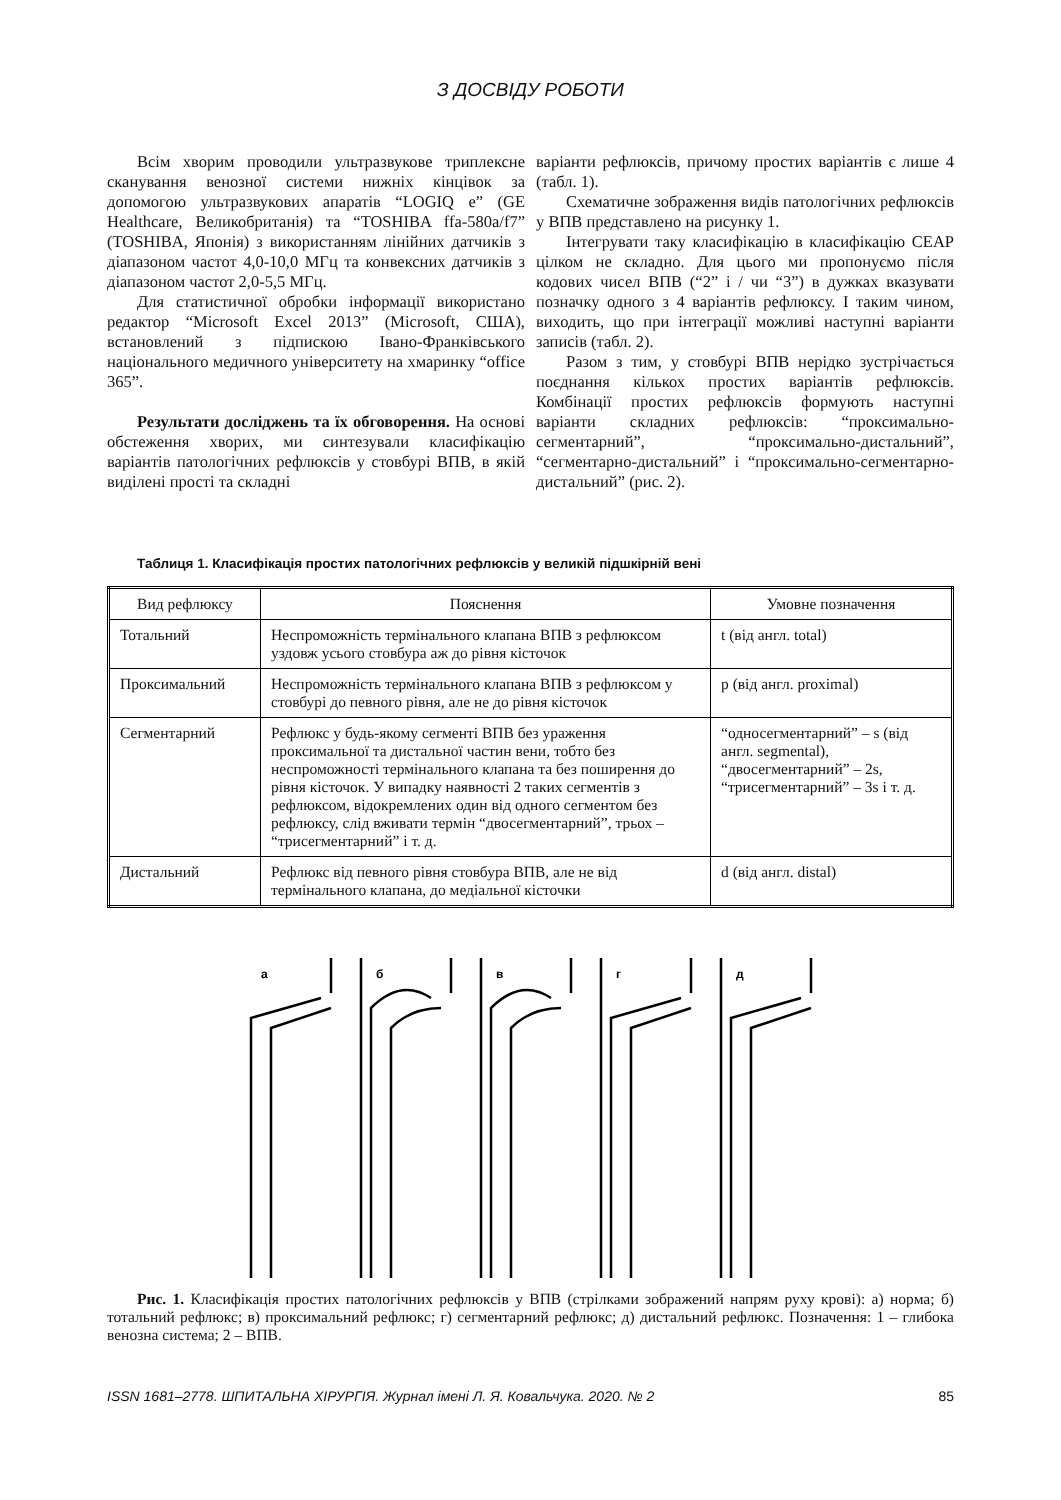З ДОСВІДУ РОБОТИ
Всім хворим проводили ультразвукове триплексне сканування венозної системи нижніх кінцівок за допомогою ультразвукових апаратів “LOGIQ e” (GE Healthcare, Великобританія) та “TOSHIBA ffa-580a/f7” (TOSHIBA, Японія) з використанням лінійних датчиків з діапазоном частот 4,0-10,0 МГц та конвексних датчиків з діапазоном частот 2,0-5,5 МГц.
Для статистичної обробки інформації використано редактор “Microsoft Excel 2013” (Microsoft, США), встановлений з підпискою Івано-Франківського національного медичного університету на хмаринку “office 365”.
Результати досліджень та їх обговорення. На основі обстеження хворих, ми синтезували класифікацію варіантів патологічних рефлюксів у стовбурі ВПВ, в якій виділені прості та складні
варіанти рефлюксів, причому простих варіантів є лише 4 (табл. 1).
Схематичне зображення видів патологічних рефлюксів у ВПВ представлено на рисунку 1.
Інтегрувати таку класифікацію в класифікацію CEAP цілком не складно. Для цього ми пропонуємо після кодових чисел ВПВ (“2” і / чи “3”) в дужках вказувати позначку одного з 4 варіантів рефлюксу. І таким чином, виходить, що при інтеграції можливі наступні варіанти записів (табл. 2).
Разом з тим, у стовбурі ВПВ нерідко зустрічається поєднання кількох простих варіантів рефлюксів. Комбінації простих рефлюксів формують наступні варіанти складних рефлюксів: “проксимально-сегментарний”, “проксимально-дистальний”, “сегментарно-дистальний” і “проксимально-сегментарно-дистальний” (рис. 2).
Таблиця 1. Класифікація простих патологічних рефлюксів у великій підшкірній вені
| Вид рефлюксу | Пояснення | Умовне позначення |
| --- | --- | --- |
| Тотальний | Неспроможність термінального клапана ВПВ з рефлюксом уздовж усього стовбура аж до рівня кісточок | t (від англ. total) |
| Проксимальний | Неспроможність термінального клапана ВПВ з рефлюксом у стовбурі до певного рівня, але не до рівня кісточок | p (від англ. proximal) |
| Сегментарний | Рефлюкс у будь-якому сегменті ВПВ без ураження проксимальної та дистальної частин вени, тобто без неспроможності термінального клапана та без поширення до рівня кісточок. У випадку наявності 2 таких сегментів з рефлюксом, відокремлених один від одного сегментом без рефлюксу, слід вживати термін “двосегментарний”, трьох – “трисегментарний” і т. д. | “односегментарний” – s (від англ. segmental), “двосегментарний” – 2s, “трисегментарний” – 3s і т. д. |
| Дистальний | Рефлюкс від певного рівня стовбура ВПВ, але не від термінального клапана, до медіальної кісточки | d (від англ. distal) |
а
б
в
г
д
Рис. 1. Класифікація простих патологічних рефлюксів у ВПВ (стрілками зображений напрям руху крові): а) норма; б) тотальний рефлюкс; в) проксимальний рефлюкс; г) сегментарний рефлюкс; д) дистальний рефлюкс. Позначення: 1 – глибока венозна система; 2 – ВПВ.
ISSN 1681–2778. ШПИТАЛЬНА ХІРУРГІЯ. Журнал імені Л. Я. Ковальчука. 2020. № 2 85